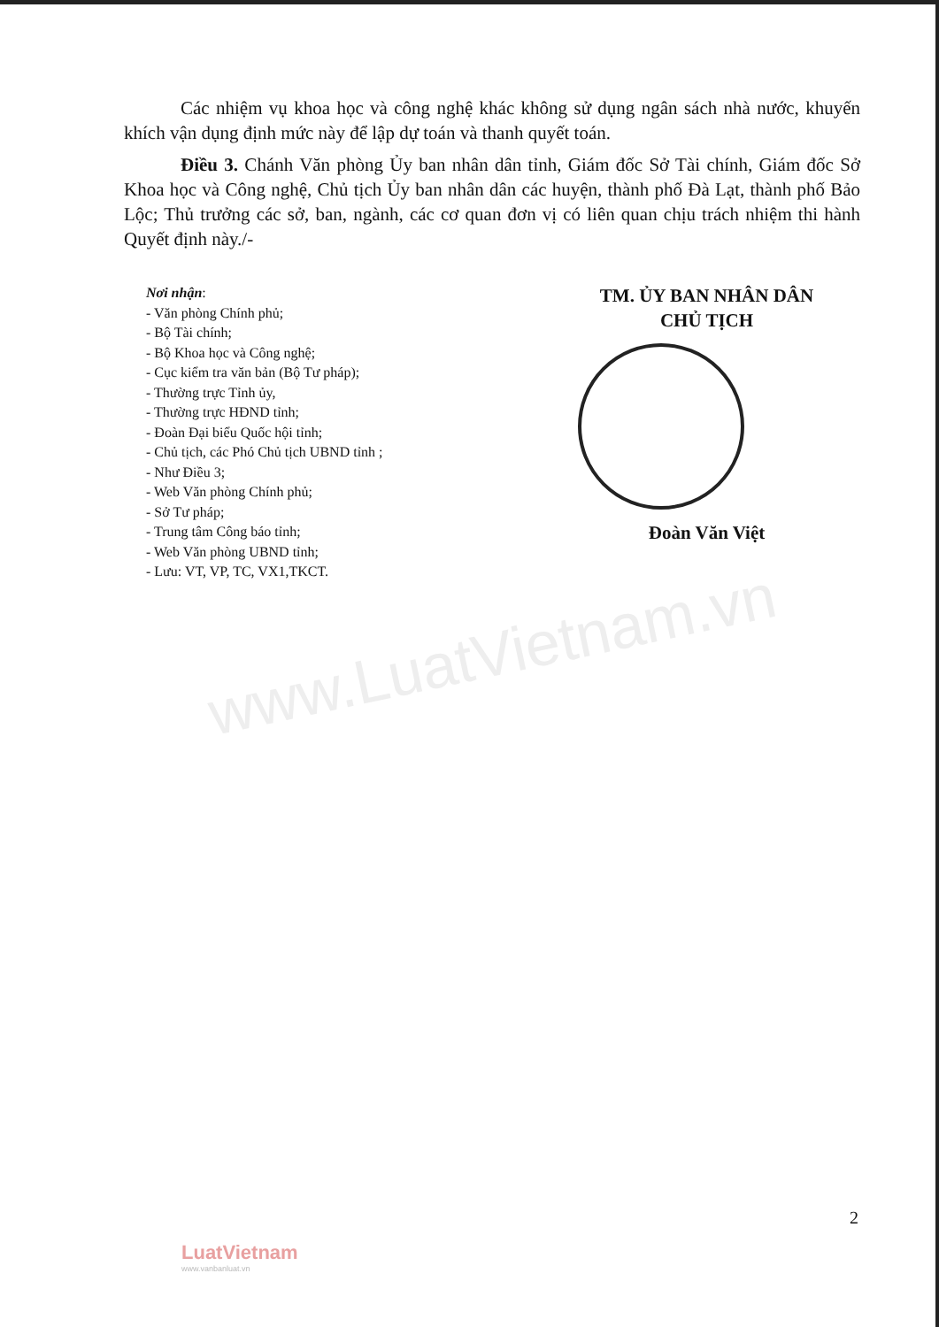www.LuatVietnam.vn
Các nhiệm vụ khoa học và công nghệ khác không sử dụng ngân sách nhà nước, khuyến khích vận dụng định mức này để lập dự toán và thanh quyết toán.
Điều 3. Chánh Văn phòng Ủy ban nhân dân tỉnh, Giám đốc Sở Tài chính, Giám đốc Sở Khoa học và Công nghệ, Chủ tịch Ủy ban nhân dân các huyện, thành phố Đà Lạt, thành phố Bảo Lộc; Thủ trưởng các sở, ban, ngành, các cơ quan đơn vị có liên quan chịu trách nhiệm thi hành Quyết định này./-
Nơi nhận:
- Văn phòng Chính phủ;
- Bộ Tài chính;
- Bộ Khoa học và Công nghệ;
- Cục kiểm tra văn bản (Bộ Tư pháp);
- Thường trực Tỉnh ủy,
- Thường trực HĐND tỉnh;
- Đoàn Đại biểu Quốc hội tỉnh;
- Chủ tịch, các Phó Chủ tịch UBND tỉnh ;
- Như Điều 3;
- Web Văn phòng Chính phủ;
- Sở Tư pháp;
- Trung tâm Công báo tỉnh;
- Web Văn phòng UBND tỉnh;
- Lưu: VT, VP, TC, VX1,TKCT.
TM. ỦY BAN NHÂN DÂN
CHỦ TỊCH
Đoàn Văn Việt
2
LuatVietnam
www.vanbanluat.vn